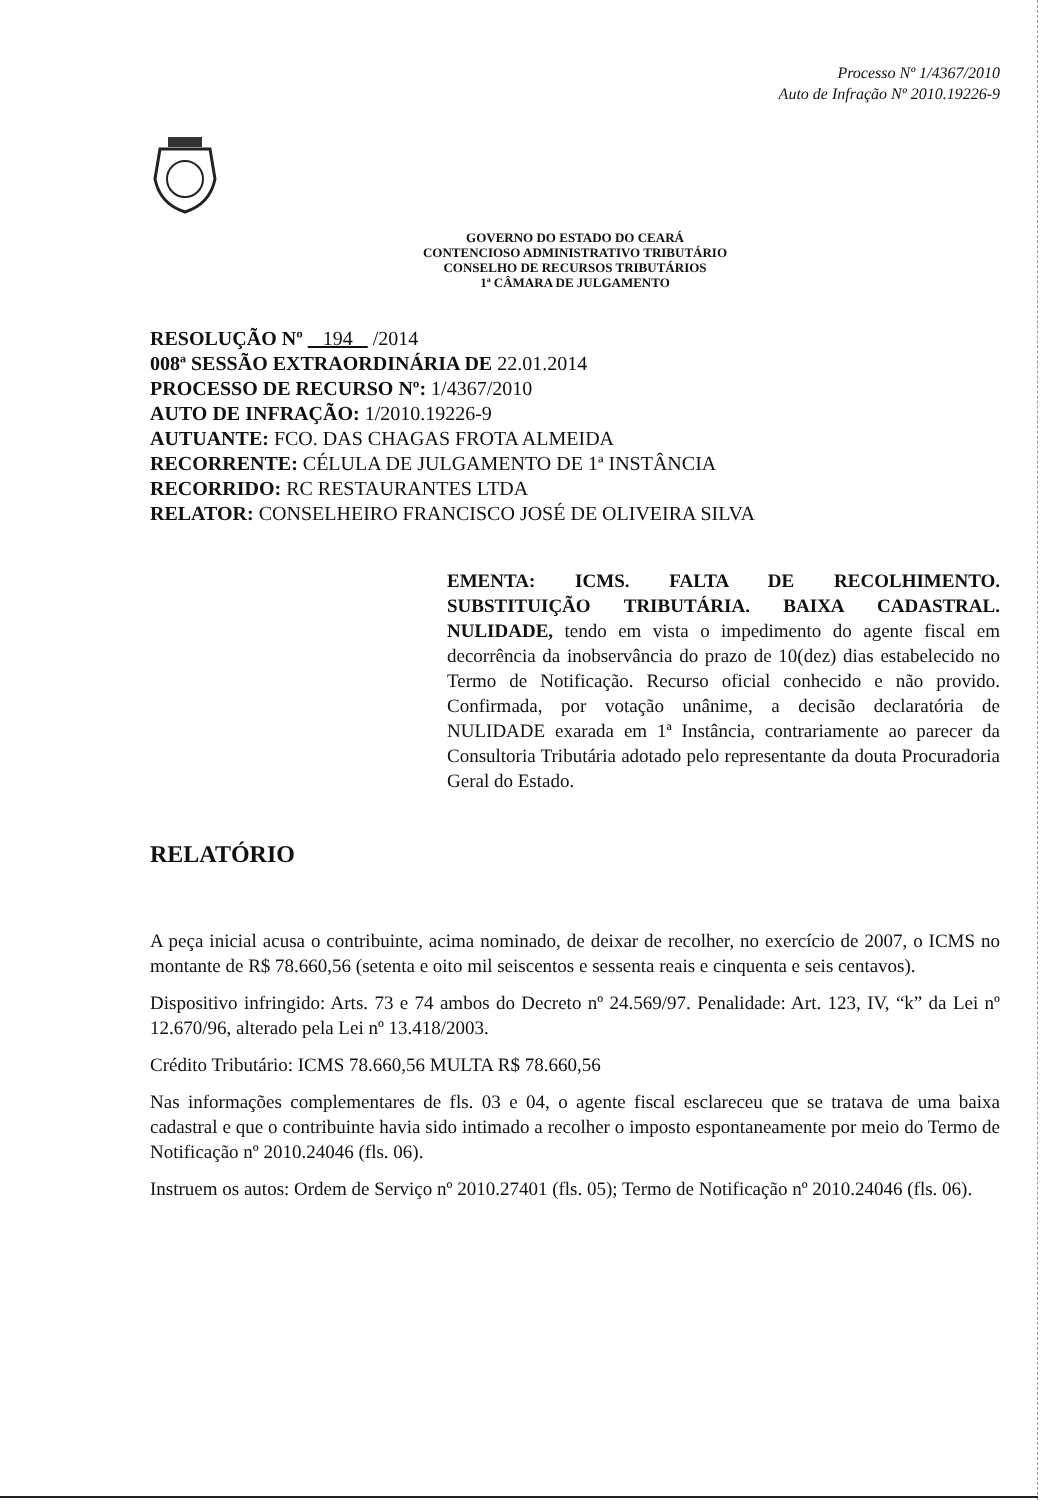Processo Nº 1/4367/2010
Auto de Infração Nº 2010.19226-9
GOVERNO DO ESTADO DO CEARÁ
CONTENCIOSO ADMINISTRATIVO TRIBUTÁRIO
CONSELHO DE RECURSOS TRIBUTÁRIOS
1ª CÂMARA DE JULGAMENTO
RESOLUÇÃO Nº 194 /2014
008ª SESSÃO EXTRAORDINÁRIA DE 22.01.2014
PROCESSO DE RECURSO Nº: 1/4367/2010
AUTO DE INFRAÇÃO: 1/2010.19226-9
AUTUANTE: FCO. DAS CHAGAS FROTA ALMEIDA
RECORRENTE: CÉLULA DE JULGAMENTO DE 1ª INSTÂNCIA
RECORRIDO: RC RESTAURANTES LTDA
RELATOR: CONSELHEIRO FRANCISCO JOSÉ DE OLIVEIRA SILVA
EMENTA: ICMS. FALTA DE RECOLHIMENTO. SUBSTITUIÇÃO TRIBUTÁRIA. BAIXA CADASTRAL. NULIDADE, tendo em vista o impedimento do agente fiscal em decorrência da inobservância do prazo de 10(dez) dias estabelecido no Termo de Notificação. Recurso oficial conhecido e não provido. Confirmada, por votação unânime, a decisão declaratória de NULIDADE exarada em 1ª Instância, contrariamente ao parecer da Consultoria Tributária adotado pelo representante da douta Procuradoria Geral do Estado.
RELATÓRIO
A peça inicial acusa o contribuinte, acima nominado, de deixar de recolher, no exercício de 2007, o ICMS no montante de R$ 78.660,56 (setenta e oito mil seiscentos e sessenta reais e cinquenta e seis centavos).
Dispositivo infringido: Arts. 73 e 74 ambos do Decreto nº 24.569/97. Penalidade: Art. 123, IV, “k” da Lei nº 12.670/96, alterado pela Lei nº 13.418/2003.
Crédito Tributário: ICMS 78.660,56 MULTA R$ 78.660,56
Nas informações complementares de fls. 03 e 04, o agente fiscal esclareceu que se tratava de uma baixa cadastral e que o contribuinte havia sido intimado a recolher o imposto espontaneamente por meio do Termo de Notificação nº 2010.24046 (fls. 06).
Instruem os autos: Ordem de Serviço nº 2010.27401 (fls. 05); Termo de Notificação nº 2010.24046 (fls. 06).